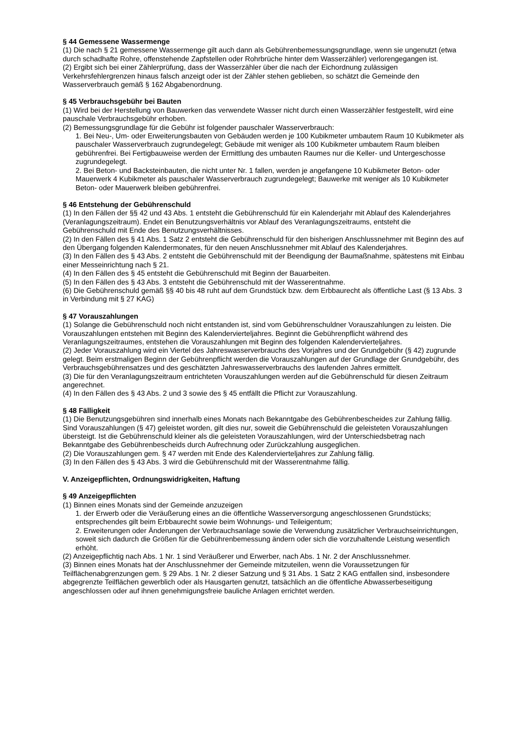§ 44 Gemessene Wassermenge
(1) Die nach § 21 gemessene Wassermenge gilt auch dann als Gebührenbemessungsgrundlage, wenn sie ungenutzt (etwa durch schadhafte Rohre, offenstehende Zapfstellen oder Rohrbrüche hinter dem Wasserzähler) verlorengegangen ist.
(2) Ergibt sich bei einer Zählerprüfung, dass der Wasserzähler über die nach der Eichordnung zulässigen Verkehrsfehlergrenzen hinaus falsch anzeigt oder ist der Zähler stehen geblieben, so schätzt die Gemeinde den Wasserverbrauch gemäß § 162 Abgabenordnung.
§ 45 Verbrauchsgebühr bei Bauten
(1) Wird bei der Herstellung von Bauwerken das verwendete Wasser nicht durch einen Wasserzähler festgestellt, wird eine pauschale Verbrauchsgebühr erhoben.
(2) Bemessungsgrundlage für die Gebühr ist folgender pauschaler Wasserverbrauch:
1. Bei Neu-, Um- oder Erweiterungsbauten von Gebäuden werden je 100 Kubikmeter umbautem Raum 10 Kubikmeter als pauschaler Wasserverbrauch zugrundegelegt; Gebäude mit weniger als 100 Kubikmeter umbautem Raum bleiben gebührenfrei. Bei Fertigbauweise werden der Ermittlung des umbauten Raumes nur die Keller- und Untergeschosse zugrundegelegt.
2. Bei Beton- und Backsteinbauten, die nicht unter Nr. 1 fallen, werden je angefangene 10 Kubikmeter Beton- oder Mauerwerk 4 Kubikmeter als pauschaler Wasserverbrauch zugrundegelegt; Bauwerke mit weniger als 10 Kubikmeter Beton- oder Mauerwerk bleiben gebührenfrei.
§ 46 Entstehung der Gebührenschuld
(1) In den Fällen der §§ 42 und 43 Abs. 1 entsteht die Gebührenschuld für ein Kalenderjahr mit Ablauf des Kalenderjahres (Veranlagungszeitraum). Endet ein Benutzungsverhältnis vor Ablauf des Veranlagungszeitraums, entsteht die Gebührenschuld mit Ende des Benutzungsverhältnisses.
(2) In den Fällen des § 41 Abs. 1 Satz 2 entsteht die Gebührenschuld für den bisherigen Anschlussnehmer mit Beginn des auf den Übergang folgenden Kalendermonates, für den neuen Anschlussnehmer mit Ablauf des Kalenderjahres.
(3) In den Fällen des § 43 Abs. 2 entsteht die Gebührenschuld mit der Beendigung der Baumaßnahme, spätestens mit Einbau einer Messeinrichtung nach § 21.
(4) In den Fällen des § 45 entsteht die Gebührenschuld mit Beginn der Bauarbeiten.
(5) In den Fällen des § 43 Abs. 3 entsteht die Gebührenschuld mit der Wasserentnahme.
(6) Die Gebührenschuld gemäß §§ 40 bis 48 ruht auf dem Grundstück bzw. dem Erbbaurecht als öffentliche Last (§ 13 Abs. 3 in Verbindung mit § 27 KAG)
§ 47 Vorauszahlungen
(1) Solange die Gebührenschuld noch nicht entstanden ist, sind vom Gebührenschuldner Vorauszahlungen zu leisten. Die Vorauszahlungen entstehen mit Beginn des Kalendervierteljahres. Beginnt die Gebührenpflicht während des Veranlagungszeitraumes, entstehen die Vorauszahlungen mit Beginn des folgenden Kalendervierteljahres.
(2) Jeder Vorauszahlung wird ein Viertel des Jahreswasserverbrauchs des Vorjahres und der Grundgebühr (§ 42) zugrunde gelegt. Beim erstmaligen Beginn der Gebührenpflicht werden die Vorauszahlungen auf der Grundlage der Grundgebühr, des Verbrauchsgebührensatzes und des geschätzten Jahreswasserverbrauchs des laufenden Jahres ermittelt.
(3) Die für den Veranlagungszeitraum entrichteten Vorauszahlungen werden auf die Gebührenschuld für diesen Zeitraum angerechnet.
(4) In den Fällen des § 43 Abs. 2 und 3 sowie des § 45 entfällt die Pflicht zur Vorauszahlung.
§ 48 Fälligkeit
(1) Die Benutzungsgebühren sind innerhalb eines Monats nach Bekanntgabe des Gebührenbescheides zur Zahlung fällig. Sind Vorauszahlungen (§ 47) geleistet worden, gilt dies nur, soweit die Gebührenschuld die geleisteten Vorauszahlungen übersteigt. Ist die Gebührenschuld kleiner als die geleisteten Vorauszahlungen, wird der Unterschiedsbetrag nach Bekanntgabe des Gebührenbescheids durch Aufrechnung oder Zurückzahlung ausgeglichen.
(2) Die Vorauszahlungen gem. § 47 werden mit Ende des Kalendervierteljahres zur Zahlung fällig.
(3) In den Fällen des § 43 Abs. 3 wird die Gebührenschuld mit der Wasserentnahme fällig.
V. Anzeigepflichten, Ordnungswidrigkeiten, Haftung
§ 49 Anzeigepflichten
(1) Binnen eines Monats sind der Gemeinde anzuzeigen
1. der Erwerb oder die Veräußerung eines an die öffentliche Wasserversorgung angeschlossenen Grundstücks; entsprechendes gilt beim Erbbaurecht sowie beim Wohnungs- und Teileigentum;
2. Erweiterungen oder Änderungen der Verbrauchsanlage sowie die Verwendung zusätzlicher Verbrauchseinrichtungen, soweit sich dadurch die Größen für die Gebührenbemessung ändern oder sich die vorzuhaltende Leistung wesentlich erhöht.
(2) Anzeigepflichtig nach Abs. 1 Nr. 1 sind Veräußerer und Erwerber, nach Abs. 1 Nr. 2 der Anschlussnehmer.
(3) Binnen eines Monats hat der Anschlussnehmer der Gemeinde mitzuteilen, wenn die Voraussetzungen für Teilflächenabgrenzungen gem. § 29 Abs. 1 Nr. 2 dieser Satzung und § 31 Abs. 1 Satz 2 KAG entfallen sind, insbesondere abgegrenzte Teilflächen gewerblich oder als Hausgarten genutzt, tatsächlich an die öffentliche Abwasserbeseitigung angeschlossen oder auf ihnen genehmigungsfreie bauliche Anlagen errichtet werden.